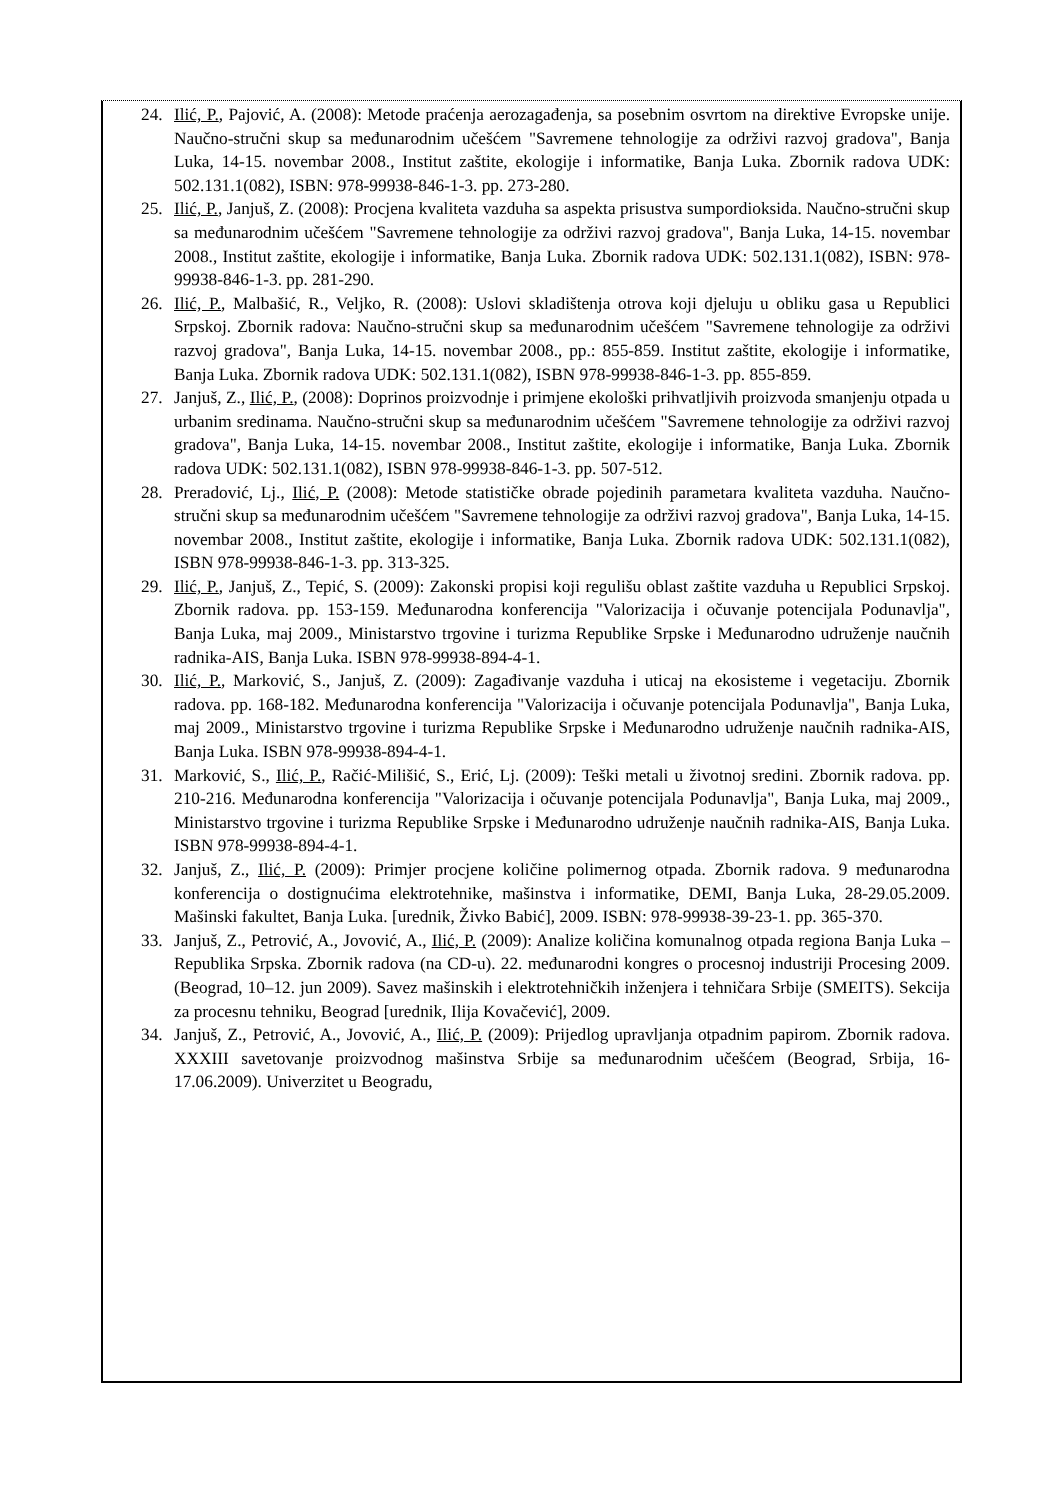24. Ilić, P., Pajović, A. (2008): Metode praćenja aerozagađenja, sa posebnim osvrtom na direktive Evropske unije. Naučno-stručni skup sa međunarodnim učešćem "Savremene tehnologije za održivi razvoj gradova", Banja Luka, 14-15. novembar 2008., Institut zaštite, ekologije i informatike, Banja Luka. Zbornik radova UDK: 502.131.1(082), ISBN: 978-99938-846-1-3. pp. 273-280.
25. Ilić, P., Janjuš, Z. (2008): Procjena kvaliteta vazduha sa aspekta prisustva sumpordioksida. Naučno-stručni skup sa međunarodnim učešćem "Savremene tehnologije za održivi razvoj gradova", Banja Luka, 14-15. novembar 2008., Institut zaštite, ekologije i informatike, Banja Luka. Zbornik radova UDK: 502.131.1(082), ISBN: 978-99938-846-1-3. pp. 281-290.
26. Ilić, P., Malbašić, R., Veljko, R. (2008): Uslovi skladištenja otrova koji djeluju u obliku gasa u Republici Srpskoj. Zbornik radova: Naučno-stručni skup sa međunarodnim učešćem "Savremene tehnologije za održivi razvoj gradova", Banja Luka, 14-15. novembar 2008., pp.: 855-859. Institut zaštite, ekologije i informatike, Banja Luka. Zbornik radova UDK: 502.131.1(082), ISBN 978-99938-846-1-3. pp. 855-859.
27. Janjuš, Z., Ilić, P., (2008): Doprinos proizvodnje i primjene ekološki prihvatljivih proizvoda smanjenju otpada u urbanim sredinama. Naučno-stručni skup sa međunarodnim učešćem "Savremene tehnologije za održivi razvoj gradova", Banja Luka, 14-15. novembar 2008., Institut zaštite, ekologije i informatike, Banja Luka. Zbornik radova UDK: 502.131.1(082), ISBN 978-99938-846-1-3. pp. 507-512.
28. Preradović, Lj., Ilić, P. (2008): Metode statističke obrade pojedinih parametara kvaliteta vazduha. Naučno-stručni skup sa međunarodnim učešćem "Savremene tehnologije za održivi razvoj gradova", Banja Luka, 14-15. novembar 2008., Institut zaštite, ekologije i informatike, Banja Luka. Zbornik radova UDK: 502.131.1(082), ISBN 978-99938-846-1-3. pp. 313-325.
29. Ilić, P., Janjuš, Z., Tepić, S. (2009): Zakonski propisi koji regulišu oblast zaštite vazduha u Republici Srpskoj. Zbornik radova. pp. 153-159. Međunarodna konferencija "Valorizacija i očuvanje potencijala Podunavlja", Banja Luka, maj 2009., Ministarstvo trgovine i turizma Republike Srpske i Međunarodno udruženje naučnih radnika-AIS, Banja Luka. ISBN 978-99938-894-4-1.
30. Ilić, P., Marković, S., Janjuš, Z. (2009): Zagađivanje vazduha i uticaj na ekosisteme i vegetaciju. Zbornik radova. pp. 168-182. Međunarodna konferencija "Valorizacija i očuvanje potencijala Podunavlja", Banja Luka, maj 2009., Ministarstvo trgovine i turizma Republike Srpske i Međunarodno udruženje naučnih radnika-AIS, Banja Luka. ISBN 978-99938-894-4-1.
31. Marković, S., Ilić, P., Račić-Milišić, S., Erić, Lj. (2009): Teški metali u životnoj sredini. Zbornik radova. pp. 210-216. Međunarodna konferencija "Valorizacija i očuvanje potencijala Podunavlja", Banja Luka, maj 2009., Ministarstvo trgovine i turizma Republike Srpske i Međunarodno udruženje naučnih radnika-AIS, Banja Luka. ISBN 978-99938-894-4-1.
32. Janjuš, Z., Ilić, P. (2009): Primjer procjene količine polimernog otpada. Zbornik radova. 9 međunarodna konferencija o dostignućima elektrotehnike, mašinstva i informatike, DEMI, Banja Luka, 28-29.05.2009. Mašinski fakultet, Banja Luka. [urednik, Živko Babić], 2009. ISBN: 978-99938-39-23-1. pp. 365-370.
33. Janjuš, Z., Petrović, A., Jovović, A., Ilić, P. (2009): Analize količina komunalnog otpada regiona Banja Luka – Republika Srpska. Zbornik radova (na CD-u). 22. međunarodni kongres o procesnoj industriji Procesing 2009. (Beograd, 10–12. jun 2009). Savez mašinskih i elektrotehničkih inženjera i tehničara Srbije (SMEITS). Sekcija za procesnu tehniku, Beograd [urednik, Ilija Kovačević], 2009.
34. Janjuš, Z., Petrović, A., Jovović, A., Ilić, P. (2009): Prijedlog upravljanja otpadnim papirom. Zbornik radova. XXXIII savetovanje proizvodnog mašinstva Srbije sa međunarodnim učešćem (Beograd, Srbija, 16-17.06.2009). Univerzitet u Beogradu,